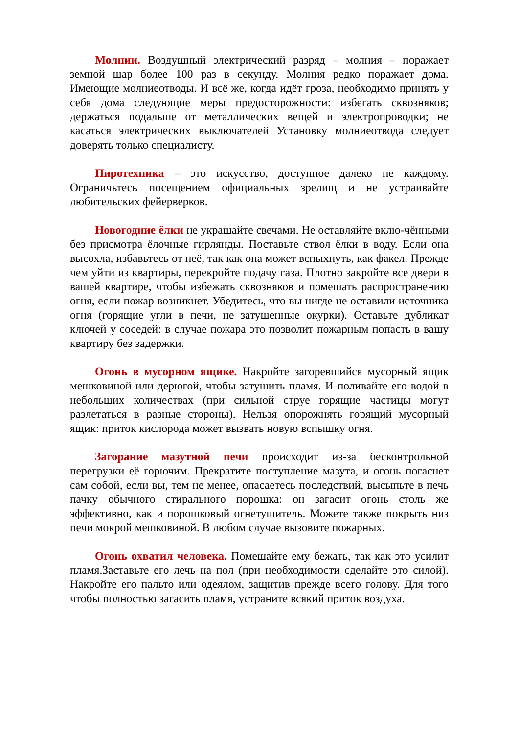Молнии. Воздушный электрический разряд – молния – поражает земной шар более 100 раз в секунду. Молния редко поражает дома. Имеющие молниеотводы. И всё же, когда идёт гроза, необходимо принять у себя дома следующие меры предосторожности: избегать сквозняков; держаться подальше от металлических вещей и электропроводки; не касаться электрических выключателей Установку молниеотвода следует доверять только специалисту.
Пиротехника – это искусство, доступное далеко не каждому. Ограничьтесь посещением официальных зрелищ и не устраивайте любительских фейерверков.
Новогодние ёлки не украшайте свечами. Не оставляйте вклю-чёнными без присмотра ёлочные гирлянды. Поставьте ствол ёлки в воду. Если она высохла, избавьтесь от неё, так как она может вспыхнуть, как факел. Прежде чем уйти из квартиры, перекройте подачу газа. Плотно закройте все двери в вашей квартире, чтобы избежать сквозняков и помешать распространению огня, если пожар возникнет. Убедитесь, что вы нигде не оставили источника огня (горящие угли в печи, не затушенные окурки). Оставьте дубликат ключей у соседей: в случае пожара это позволит пожарным попасть в вашу квартиру без задержки.
Огонь в мусорном ящике. Накройте загоревшийся мусорный ящик мешковиной или дерюгой, чтобы затушить пламя. И поливайте его водой в небольших количествах (при сильной струе горящие частицы могут разлетаться в разные стороны). Нельзя опорожнять горящий мусорный ящик: приток кислорода может вызвать новую вспышку огня.
Загорание мазутной печи происходит из-за бесконтрольной перегрузки её горючим. Прекратите поступление мазута, и огонь погаснет сам собой, если вы, тем не менее, опасаетесь последствий, высыпьте в печь пачку обычного стирального порошка: он загасит огонь столь же эффективно, как и порошковый огнетушитель. Можете также покрыть низ печи мокрой мешковиной. В любом случае вызовите пожарных.
Огонь охватил человека. Помешайте ему бежать, так как это усилит пламя.Заставьте его лечь на пол (при необходимости сделайте это силой). Накройте его пальто или одеялом, защитив прежде всего голову. Для того чтобы полностью загасить пламя, устраните всякий приток воздуха.